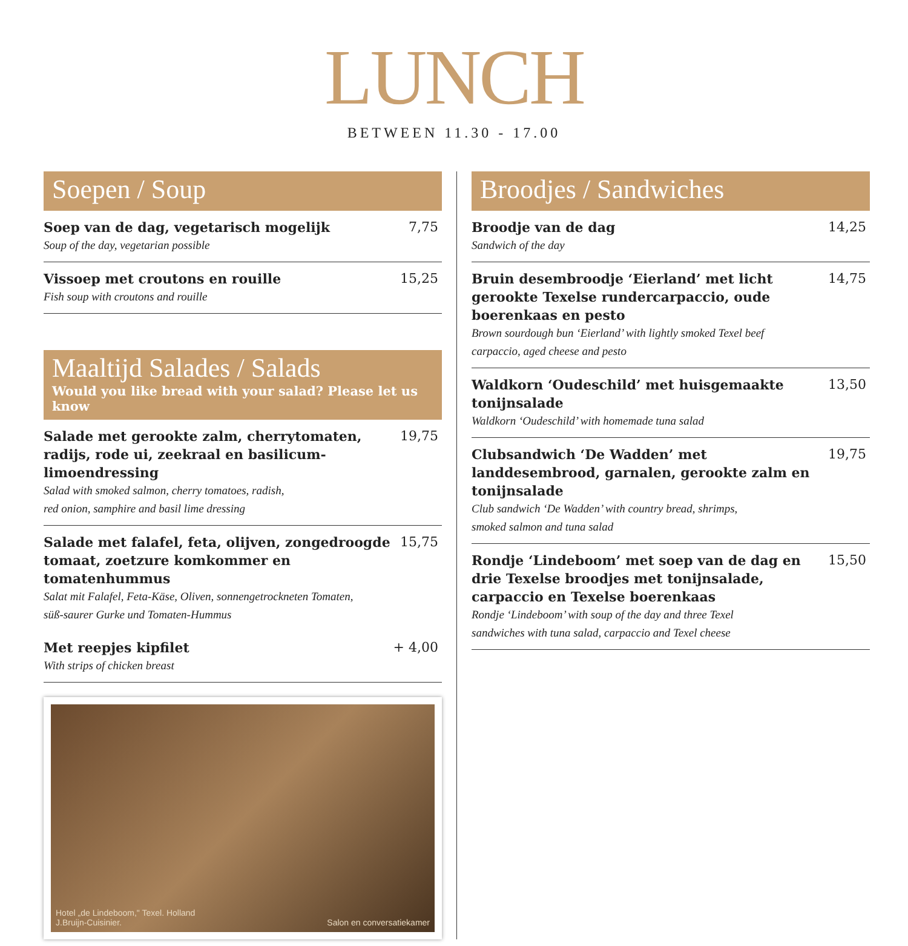LUNCH
BETWEEN 11.30 - 17.00
Soepen / Soup
Soep van de dag, vegetarisch mogelijk 7,75
Soup of the day, vegetarian possible
Vissoep met croutons en rouille 15,25
Fish soup with croutons and rouille
Maaltijd Salades / Salads
Would you like bread with your salad? Please let us know
Salade met gerookte zalm, cherrytomaten, radijs, rode ui, zeekraal en basilicum-limoendressing 19,75
Salad with smoked salmon, cherry tomatoes, radish,
red onion, samphire and basil lime dressing
Salade met falafel, feta, olijven, zongedroogde tomaat, zoetzure komkommer en tomatenhummus 15,75
Salat mit Falafel, Feta-Käse, Oliven, sonnengetrockneten Tomaten,
süß-saurer Gurke und Tomaten-Hummus
Met reepjes kipfilet + 4,00
With strips of chicken breast
Hotel „de Lindeboom," Texel. Holland
J.Bruijn-Cuisinier. Salon en conversatiekamer
Broodjes / Sandwiches
Broodje van de dag 14,25
Sandwich of the day
Bruin desembroodje ‘Eierland’ met licht gerookte Texelse rundercarpaccio, oude boerenkaas en pesto 14,75
Brown sourdough bun ‘Eierland’ with lightly smoked Texel beef
carpaccio, aged cheese and pesto
Waldkorn ‘Oudeschild’ met huisgemaakte tonijnsalade 13,50
Waldkorn ‘Oudeschild’ with homemade tuna salad
Clubsandwich ‘De Wadden’ met landdesembrood, garnalen, gerookte zalm en tonijnsalade 19,75
Club sandwich ‘De Wadden’ with country bread, shrimps,
smoked salmon and tuna salad
Rondje ‘Lindeboom’ met soep van de dag en drie Texelse broodjes met tonijnsalade, carpaccio en Texelse boerenkaas 15,50
Rondje ‘Lindeboom’ with soup of the day and three Texel
sandwiches with tuna salad, carpaccio and Texel cheese